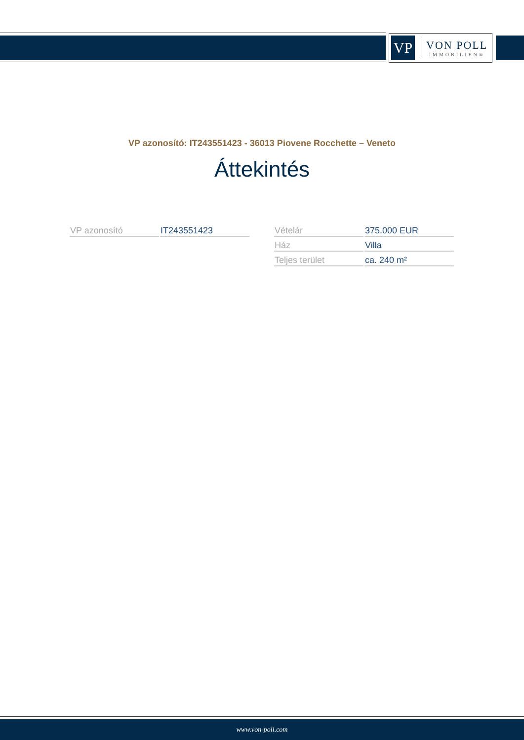VP
VON POLL
IMMOBILIEN®
VP azonosító: IT243551423 - 36013 Piovene Rocchette – Veneto
Áttekintés
| VP azonosító | IT243551423 |
| Vételár | 375.000 EUR |
| Ház | Villa |
| Teljes terület | ca. 240 m² |
www.von-poll.com